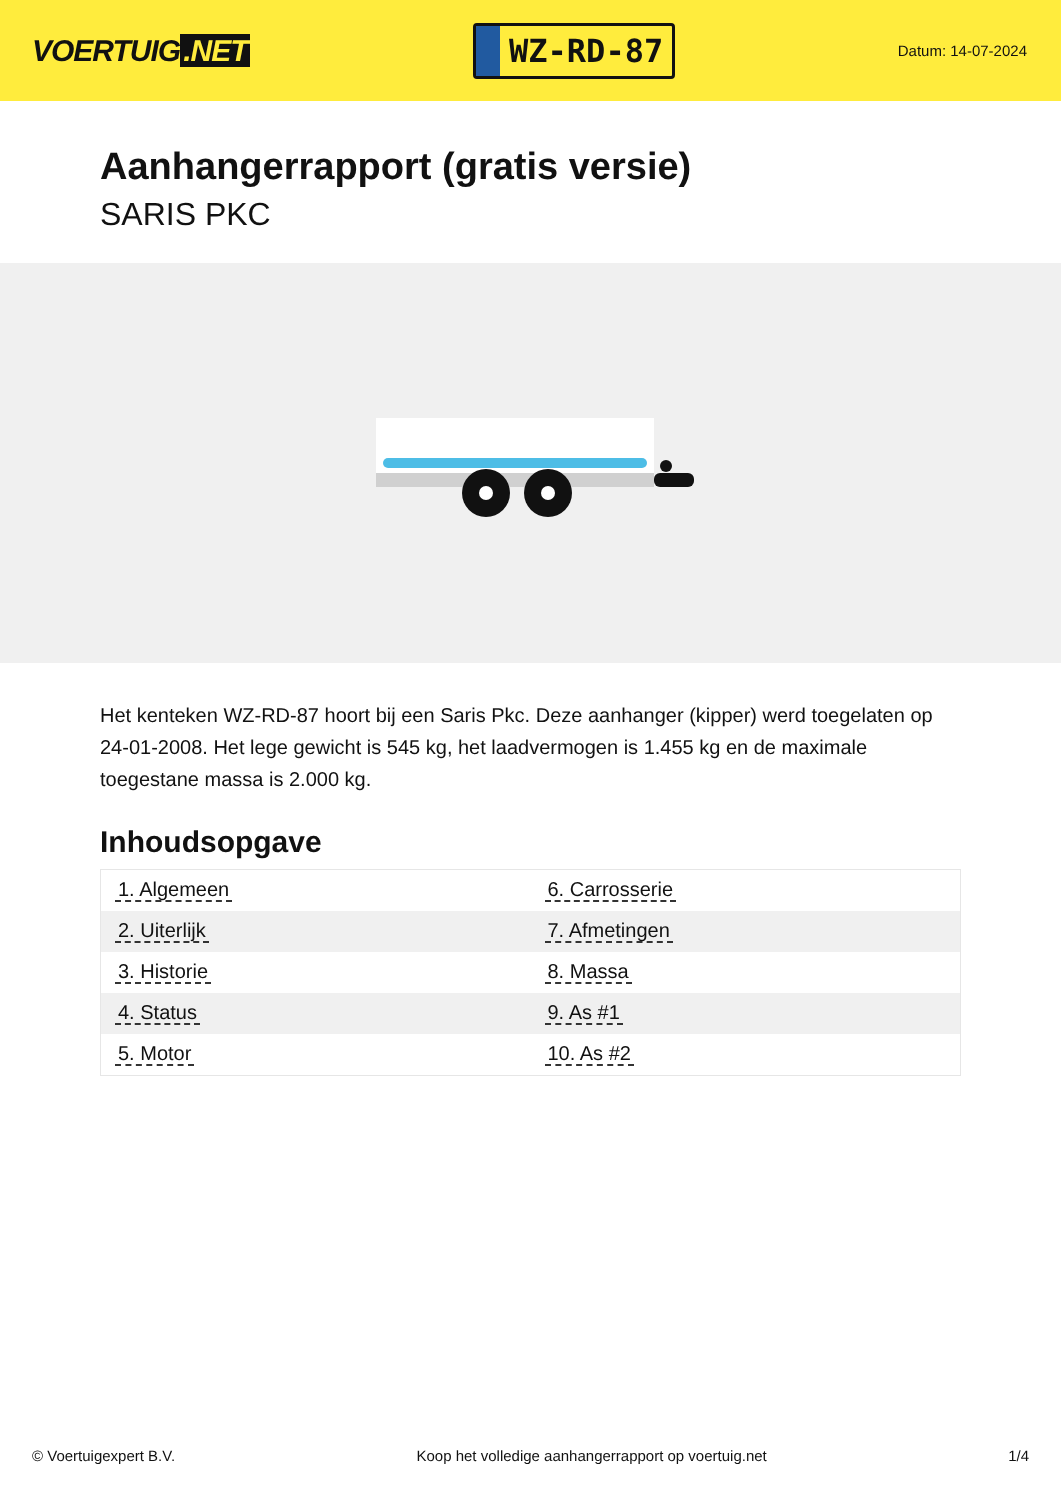VOERTUIG.NET
WZ-RD-87
Datum: 14-07-2024
Aanhangerrapport (gratis versie)
SARIS PKC
Het kenteken WZ-RD-87 hoort bij een Saris Pkc. Deze aanhanger (kipper) werd toegelaten op 24-01-2008. Het lege gewicht is 545 kg, het laadvermogen is 1.455 kg en de maximale toegestane massa is 2.000 kg.
Inhoudsopgave
| 1. Algemeen | 6. Carrosserie |
| 2. Uiterlijk | 7. Afmetingen |
| 3. Historie | 8. Massa |
| 4. Status | 9. As #1 |
| 5. Motor | 10. As #2 |
© Voertuigexpert B.V. Koop het volledige aanhangerrapport op voertuig.net 1/4